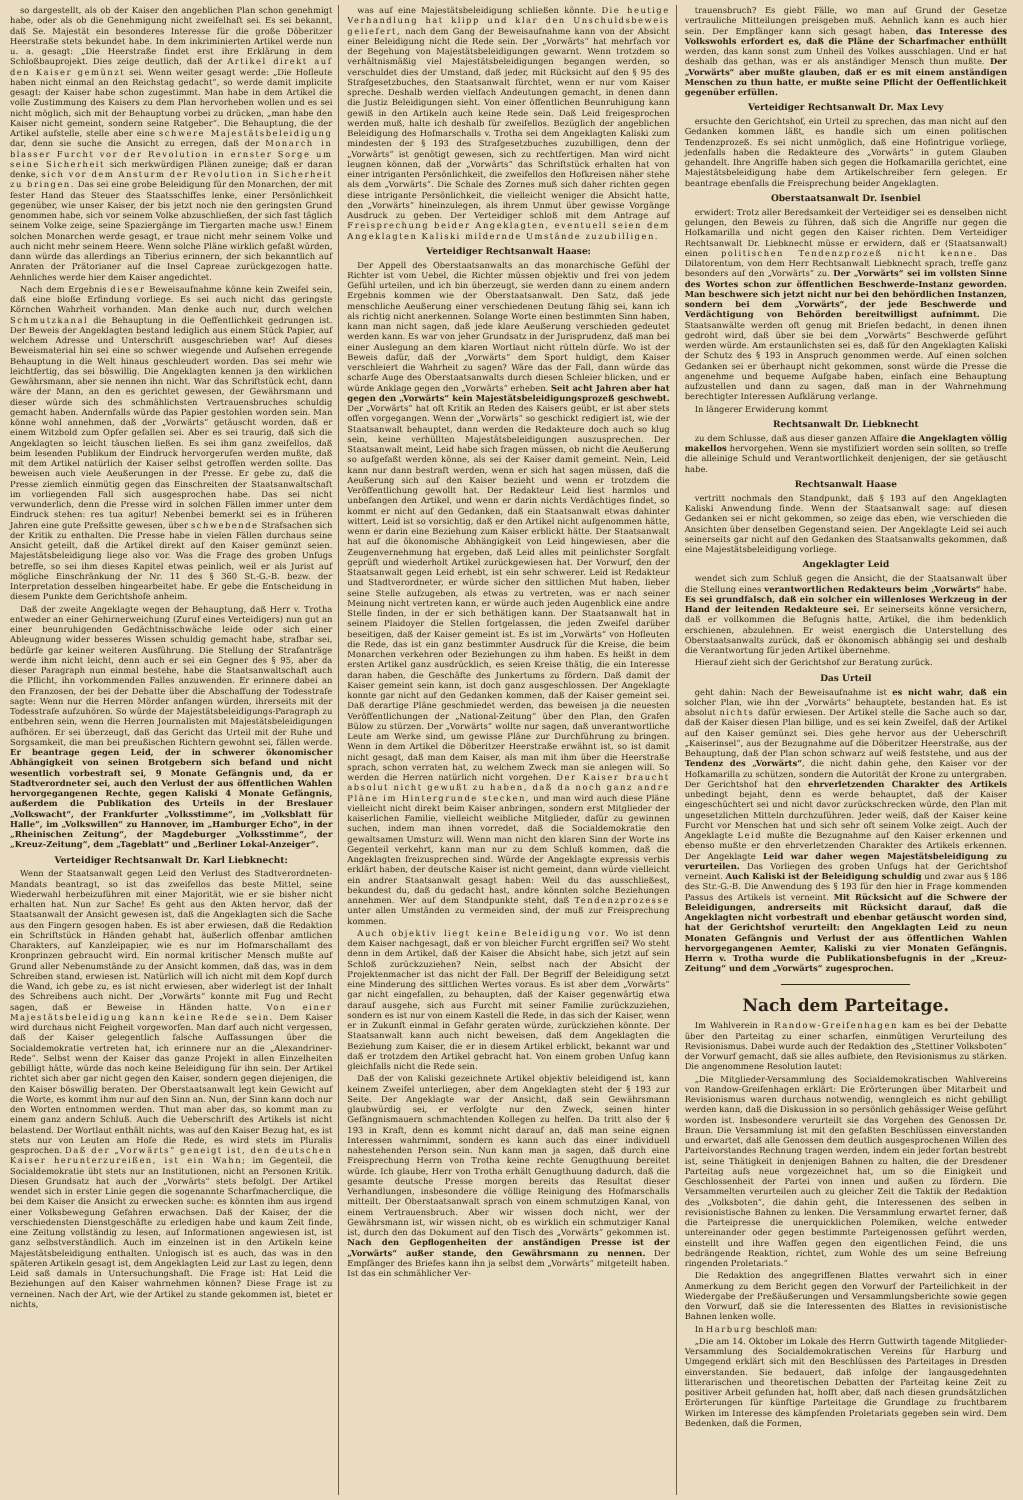so dargestellt, als ob der Kaiser den angeblichen Plan schon genehmigt habe, oder als ob die Genehmigung nicht zweifelhaft sei. Es sei bekannt, daß Se. Majestät ein besonderes Interesse für die große Döberitzer Heerstraße stets bekundet habe. In dem inkriminierten Artikel werde nun u. a. gesagt: „Die Heerstraße findet erst ihre Erklärung in dem Schloßbauprojekt. Dies zeige deutlich, daß der Artikel direkt auf den Kaiser gemünzt sei. Wenn weiter gesagt werde: „Die Hofleute haben nicht einmal an den Reichstag gedacht“, so werde damit implicite gesagt: der Kaiser habe schon zugestimmt. Man habe in dem Artikel die volle Zustimmung des Kaisers zu dem Plan hervorheben wollen und es sei nicht möglich, sich mit der Behauptung vorbei zu drücken, „man habe den Kaiser nicht gemeint, sondern seine Ratgeber“. Die Behauptung, die der Artikel aufstelle, stelle aber eine schwere Majestätsbeleidigung dar, denn sie suche die Ansicht zu erregen, daß der Monarch in blasser Furcht vor der Revolution in ernster Sorge um seine Sicherheit sich merkwürdigen Plänen zuneige; daß er daran denke, sich vor dem Ansturm der Revolution in Sicherheit zu bringen. Das sei eine grobe Beleidigung für den Monarchen, der mit fester Hand das Steuer des Staatsschiffes lenke, einer Persönlichkeit gegenüber, wie unser Kaiser, der bis jetzt noch nie den geringsten Grund genommen habe, sich vor seinem Volke abzuschließen, der sich fast täglich seinem Volke zeige, seine Spaziergänge im Tiergarten mache usw.! Einem solchen Monarchen werde gesagt, er traue nicht mehr seinem Volke und auch nicht mehr seinem Heere. Wenn solche Pläne wirklich gefaßt würden, dann würde das allerdings an Tiberius erinnern, der sich bekanntlich auf Anraten der Prätorianer auf die Insel Capreae zurückgezogen hatte. Aehnliches werde hier dem Kaiser angedichtet.
Nach dem Ergebnis dieser Beweisaufnahme könne kein Zweifel sein, daß eine bloße Erfindung vorliege. Es sei auch nicht das geringste Körnchen Wahrheit vorhanden. Man denke auch nur, durch welchen Schmutzkanal die Behauptung in die Oeffentlichkeit gedrungen ist. Der Beweis der Angeklagten bestand lediglich aus einem Stück Papier, auf welchem Adresse und Unterschrift ausgeschrieben war! Auf dieses Beweismaterial hin sei eine so schwer wiegende und Aufsehen erregende Behauptung in die Welt hinaus geschleudert worden. Das sei mehr wie leichtfertig, das sei böswillig. Die Angeklagten kennen ja den wirklichen Gewährsmann, aber sie nennen ihn nicht. War das Schriftstück echt, dann wäre der Mann, an den es gerichtet gewesen, der Gewährsmann und dieser würde sich des schmählichsten Vertrauensbruches schuldig gemacht haben. Andernfalls würde das Papier gestohlen worden sein. Man könne wohl annehmen, daß der „Vorwärts“ getäuscht worden, daß er einem Witzbold zum Opfer gefallen sei. Aber es sei traurig, daß sich die Angeklagten so leicht täuschen ließen. Es sei ihm ganz zweifellos, daß beim lesenden Publikum der Eindruck hervorgerufen werden mußte, daß mit dem Artikel natürlich der Kaiser selbst getroffen werden sollte. Das beweisen auch viele Aeußerungen in der Presse. Er gebe zu, daß die Presse ziemlich einmütig gegen das Einschreiten der Staatsanwaltschaft im vorliegenden Fall sich ausgesprochen habe. Das sei nicht verwunderlich, denn die Presse wird in solchen Fällen immer unter dem Eindruck stehen: res tua agitur! Nebenbei bemerkt sei es in früheren Jahren eine gute Preßsitte gewesen, über schwebende Strafsachen sich der Kritik zu enthalten. Die Presse habe in vielen Fällen durchaus seine Ansicht geteilt, daß die Artikel direkt auf den Kaiser gemünzt seien. Majestätsbeleidigung liege also vor. Was die Frage des groben Unfugs betreffe, so sei ihm dieses Kapitel etwas peinlich, weil er als Jurist auf mögliche Einschränkung der Nr. 11 des § 360 St.-G.-B. bezw. der Interpretation desselben hingearbeitet habe. Er gebe die Entscheidung in diesem Punkte dem Gerichtshofe anheim.
Daß der zweite Angeklagte wegen der Behauptung, daß Herr v. Trotha entweder an einer Gehirnerweichung (Zuruf eines Verteidigers) nun gut an einer beunruhigenden Gedächtnisschwäche leide oder sich einer Ableugnung wider besseres Wissen schuldig gemacht habe, strafbar sei, bedürfe gar keiner weiteren Ausführung. Die Stellung der Strafanträge werde ihm nicht leicht, denn auch er sei ein Gegner des § 95, aber da dieser Paragraph nun einmal bestehe, habe die Staatsanwaltschaft auch die Pflicht, ihn vorkommenden Falles anzuwenden. Er erinnere dabei an den Franzosen, der bei der Debatte über die Abschaffung der Todesstrafe sagte: Wenn nur die Herren Mörder anfangen würden, ihrerseits mit der Todesstrafe aufzuhören. So würde der Majestätsbeleidigungs-Paragraph zu entbehren sein, wenn die Herren Journalisten mit Majestätsbeleidigungen aufhören. Er sei überzeugt, daß das Gericht das Urteil mit der Ruhe und Sorgsamkeit, die man bei preußischen Richtern gewohnt sei, fällen werde. Er beantrage gegen Leid, der in schwerer ökonomischer Abhängigkeit von seinen Brotgebern sich befand und nicht wesentlich vorbestraft sei, 9 Monate Gefängnis und, da er Stadtverordneter sei, auch den Verlust der aus öffentlichen Wahlen hervorgegangenen Rechte, gegen Kaliski 4 Monate Gefängnis, außerdem die Publikation des Urteils in der Breslauer „Volkswacht“, der Frankfurter „Volksstimme“, im „Volksblatt für Halle“, im „Volkswillen“ zu Hannover, im „Hamburger Echo“, in der „Rheinischen Zeitung“, der Magdeburger „Volksstimme“, der „Kreuz-Zeitung“, dem „Tageblatt“ und „Berliner Lokal-Anzeiger“.
Verteidiger Rechtsanwalt Dr. Karl Liebknecht:
Wenn der Staatsanwalt gegen Leid den Verlust des Stadtverordneten-Mandats beantragt, so ist das zweifellos das beste Mittel, seine Wiederwahl herbeizuführen mit einer Majorität, wie er sie bisher nicht erhalten hat. Nun zur Sache! Es geht aus den Akten hervor, daß der Staatsanwalt der Ansicht gewesen ist, daß die Angeklagten sich die Sache aus den Fingern gesogen haben. Es ist aber erwiesen, daß die Redaktion ein Schriftstück in Händen gehabt hat, äußerlich offenbar amtlichen Charakters, auf Kanzleipapier, wie es nur im Hofmarschallamt des Kronprinzen gebraucht wird. Ein normal kritischer Mensch mußte auf Grund aller Nebenumstände zu der Ansicht kommen, daß das, was in dem Schreiben stand, erwiesen ist. Natürlich will ich nicht mit dem Kopf durch die Wand, ich gebe zu, es ist nicht erwiesen, aber widerlegt ist der Inhalt des Schreibens auch nicht. Der „Vorwärts“ konnte mit Fug und Recht sagen, daß er Beweise in Händen hatte. Von einer Majestätsbeleidigung kann keine Rede sein. Dem Kaiser wird durchaus nicht Feigheit vorgeworfen. Man darf auch nicht vergessen, daß der Kaiser gelegentlich falsche Auffassungen über die Socialdemokratie vertreten hat, ich erinnere nur an die „Alexandriner-Rede“. Selbst wenn der Kaiser das ganze Projekt in allen Einzelheiten gebilligt hätte, würde das noch keine Beleidigung für ihn sein. Der Artikel richtet sich aber gar nicht gegen den Kaiser, sondern gegen diejenigen, die den Kaiser böswillig beraten. Der Oberstaatsanwalt legt kein Gewicht auf die Worte, es kommt ihm nur auf den Sinn an. Nun, der Sinn kann doch nur den Worten entnommen werden. Thut man aber das, so kommt man zu einem ganz andern Schluß. Auch die Ueberschrift des Artikels ist nicht belastend. Der Wortlaut enthält nichts, was auf den Kaiser Bezug hat, es ist stets nur von Leuten am Hofe die Rede, es wird stets im Pluralis gesprochen. Daß der „Vorwärts“ geneigt ist, den deutschen Kaiser herunterzureißen, ist ein Wahn; im Gegenteil, die Socialdemokratie übt stets nur an Institutionen, nicht an Personen Kritik. Diesen Grundsatz hat auch der „Vorwärts“ stets befolgt. Der Artikel wendet sich in erster Linie gegen die sogenannte Scharfmacherclique, die bei dem Kaiser die Ansicht zu erwecken suche: es könnten ihm aus irgend einer Volksbewegung Gefahren erwachsen. Daß der Kaiser, der die verschiedensten Dienstgeschäfte zu erledigen habe und kaum Zeit finde, eine Zeitung vollständig zu lesen, auf Informationen angewiesen ist, ist ganz selbstverständlich. Auch im einzelnen ist in den Artikeln keine Majestätsbeleidigung enthalten. Unlogisch ist es auch, das was in den späteren Artikeln gesagt ist, dem Angeklagten Leid zur Last zu legen, denn Leid saß damals in Untersuchungshaft. Die Frage ist: Hat Leid die Beziehungen auf den Kaiser wahrnehmen können? Diese Frage ist zu verneinen. Nach der Art, wie der Artikel zu stande gekommen ist, bietet er nichts,
was auf eine Majestätsbeleidigung schließen könnte. Die heutige Verhandlung hat klipp und klar den Unschuldsbeweis geliefert, nach dem Gang der Beweisaufnahme kann von der Absicht einer Beleidigung nicht die Rede sein. Der „Vorwärts“ hat mehrfach vor der Begehung von Majestätsbeleidigungen gewarnt. Wenn trotzdem so verhältnismäßig viel Majestätsbeleidigungen begangen werden, so verschuldet dies der Umstand, daß jeder, mit Rücksicht auf den § 95 des Strafgesetzbuches, den Staatsanwalt fürchtet, wenn er nur vom Kaiser spreche. Deshalb werden vielfach Andeutungen gemacht, in denen dann die Justiz Beleidigungen sieht. Von einer öffentlichen Beunruhigung kann gewiß in den Artikeln auch keine Rede sein. Daß Leid freigesprochen werden muß, halte ich deshalb für zweifellos. Bezüglich der angeblichen Beleidigung des Hofmarschalls v. Trotha sei dem Angeklagten Kaliski zum mindesten der § 193 des Strafgesetzbuches zuzubilligen, denn der „Vorwärts“ ist genötigt gewesen, sich zu rechtfertigen. Man wird nicht leugnen können, daß der „Vorwärts“ das Schriftstück erhalten hat von einer intriganten Persönlichkeit, die zweifellos den Hofkreisen näher stehe als dem „Vorwärts“. Die Schale des Zornes muß sich daher richten gegen diese intrigante Persönlichkeit, die vielleicht weniger die Absicht hatte, den „Vorwärts“ hineinzulegen, als ihrem Unmut über gewisse Vorgänge Ausdruck zu geben. Der Verteidiger schloß mit dem Antrage auf Freisprechung beider Angeklagten, eventuell seien dem Angeklagten Kaliski mildernde Umstände zuzubilligen.
Verteidiger Rechtsanwalt Haase:
Der Appell des Oberstaatsanwalts an das monarchische Gefühl der Richter ist vom Uebel, die Richter müssen objektiv und frei von jedem Gefühl urteilen, und ich bin überzeugt, sie werden dann zu einem andern Ergebnis kommen wie der Oberstaatsanwalt. Den Satz, daß jede menschliche Aeußerung einer verschiedenen Deutung fähig sei, kann ich als richtig nicht anerkennen. Solange Worte einen bestimmten Sinn haben, kann man nicht sagen, daß jede klare Aeußerung verschieden gedeutet werden kann. Es war von jeher Grundsatz in der Jurisprudenz, daß man bei einer Auslegung an dem klaren Wortlaut nicht rütteln dürfe. Wo ist der Beweis dafür, daß der „Vorwärts“ dem Sport huldigt, dem Kaiser verschleiert die Wahrheit zu sagen? Wäre das der Fall, dann würde das scharfe Auge des Oberstaatsanwalts durch diesen Schleier blicken, und er würde Anklage gegen den „Vorwärts“ erheben. Seit acht Jahren aber hat gegen den „Vorwärts“ kein Majestätsbeleidigungsprozeß geschwebt. Der „Vorwärts“ hat oft Kritik an Reden des Kaisers geübt, er ist aber stets offen vorgegangen. Wenn der „Vorwärts“ so geschickt redigiert ist, wie der Staatsanwalt behauptet, dann werden die Redakteure doch auch so klug sein, keine verhüllten Majestätsbeleidigungen auszusprechen. Der Staatsanwalt meint, Leid habe sich fragen müssen, ob nicht die Aeußerung so aufgefaßt werden könne, als sei der Kaiser damit gemeint. Nein, Leid kann nur dann bestraft werden, wenn er sich hat sagen müssen, daß die Aeußerung sich auf den Kaiser bezieht und wenn er trotzdem die Veröffentlichung gewollt hat. Der Redakteur Leid liest harmlos und unbefangen den Artikel, und wenn er darin nichts Verdächtiges findet, so kommt er nicht auf den Gedanken, daß ein Staatsanwalt etwas dahinter wittert. Leid ist so vorsichtig, daß er den Artikel nicht aufgenommen hätte, wenn er darin eine Beziehung zum Kaiser erblickt hätte. Der Staatsanwalt hat auf die ökonomische Abhängigkeit von Leid hingewiesen, aber die Zeugenvernehmung hat ergeben, daß Leid alles mit peinlichster Sorgfalt geprüft und wiederholt Artikel zurückgewiesen hat. Der Vorwurf, den der Staatsanwalt gegen Leid erhebt, ist ein sehr schwerer. Leid ist Redakteur und Stadtverordneter, er würde sicher den sittlichen Mut haben, lieber seine Stelle aufzugeben, als etwas zu vertreten, was er nach seiner Meinung nicht vertreten kann, er würde auch jeden Augenblick eine andre Stelle finden, in der er sich bethätigen kann. Der Staatsanwalt hat in seinem Plaidoyer die Stellen fortgelassen, die jeden Zweifel darüber beseitigen, daß der Kaiser gemeint ist. Es ist im „Vorwärts“ von Hofleuten die Rede, das ist ein ganz bestimmter Ausdruck für die Kreise, die beim Monarchen verkehren oder Beziehungen zu ihm haben. Es heißt in dem ersten Artikel ganz ausdrücklich, es seien Kreise thätig, die ein Interesse daran haben, die Geschäfte des Junkertums zu fördern. Daß damit der Kaiser gemeint sein kann, ist doch ganz ausgeschlossen. Der Angeklagte konnte gar nicht auf den Gedanken kommen, daß der Kaiser gemeint sei. Daß derartige Pläne geschmiedet werden, das beweisen ja die neuesten Veröffentlichungen der „National-Zeitung“ über den Plan, den Grafen Bülow zu stürzen. Der „Vorwärts“ wollte nur sagen, daß unverantwortliche Leute am Werke sind, um gewisse Pläne zur Durchführung zu bringen. Wenn in dem Artikel die Döberitzer Heerstraße erwähnt ist, so ist damit nicht gesagt, daß man dem Kaiser, als man mit ihm über die Heerstraße sprach, schon verraten hat, zu welchem Zweck man sie anlegen will. So werden die Herren natürlich nicht vorgehen. Der Kaiser braucht absolut nicht gewußt zu haben, daß da noch ganz andre Pläne im Hintergrunde stecken, und man wird auch diese Pläne vielleicht nicht direkt beim Kaiser anbringen, sondern erst Mitglieder der kaiserlichen Familie, vielleicht weibliche Mitglieder, dafür zu gewinnen suchen, indem man ihnen vorredet, daß die Socialdemokratie den gewaltsamen Umsturz will. Wenn man nicht den klaren Sinn der Worte ins Gegenteil verkehrt, kann man nur zu dem Schluß kommen, daß die Angeklagten freizusprechen sind. Würde der Angeklagte expressis verbis erklärt haben, der deutsche Kaiser ist nicht gemeint, dann würde vielleicht ein andrer Staatsanwalt gesagt haben: Weil du das ausschließest, bekundest du, daß du gedacht hast, andre könnten solche Beziehungen annehmen. Wer auf dem Standpunkte steht, daß Tendenzprozesse unter allen Umständen zu vermeiden sind, der muß zur Freisprechung kommen.
Auch objektiv liegt keine Beleidigung vor. Wo ist denn dem Kaiser nachgesagt, daß er von bleicher Furcht ergriffen sei? Wo steht denn in dem Artikel, daß der Kaiser die Absicht habe, sich jetzt auf sein Schloß zurückzuziehen? Nein, selbst nach der Absicht der Projektenmacher ist das nicht der Fall. Der Begriff der Beleidigung setzt eine Minderung des sittlichen Wertes voraus. Es ist aber dem „Vorwärts“ gar nicht eingefallen, zu behaupten, daß der Kaiser gegenwärtig etwa darauf ausgehe, sich aus Furcht mit seiner Familie zurückzuziehen, sondern es ist nur von einem Kastell die Rede, in das sich der Kaiser, wenn er in Zukunft einmal in Gefahr geraten würde, zurückziehen könnte. Der Staatsanwalt kann auch nicht beweisen, daß dem Angeklagten die Beziehung zum Kaiser, die er in diesem Artikel erblickt, bekannt war und daß er trotzdem den Artikel gebracht hat. Von einem groben Unfug kann gleichfalls nicht die Rede sein.
Daß der von Kaliski gezeichnete Artikel objektiv beleidigend ist, kann keinem Zweifel unterliegen, aber dem Angeklagten steht der § 193 zur Seite. Der Angeklagte war der Ansicht, daß sein Gewährsmann glaubwürdig sei, er verfolgte nur den Zweck, seinen hinter Gefängnismauern schmachtenden Kollegen zu helfen. Da tritt also der § 193 in Kraft, denn es kommt nicht darauf an, daß man seine eignen Interessen wahrnimmt, sondern es kann auch das einer individuell nahestehenden Person sein. Nun kann man ja sagen, daß durch eine Freisprechung Herrn von Trotha keine rechte Genugthuung bereitet würde. Ich glaube, Herr von Trotha erhält Genugthuung dadurch, daß die gesamte deutsche Presse morgen bereits das Resultat dieser Verhandlungen, insbesondere die völlige Reinigung des Hofmarschalls mitteilt. Der Oberstaatsanwalt sprach von einem schmutzigen Kanal, von einem Vertrauensbruch. Aber wir wissen doch nicht, wer der Gewährsmann ist, wir wissen nicht, ob es wirklich ein schmutziger Kanal ist, durch den das Dokument auf den Tisch des „Vorwärts“ gekommen ist. Nach den Gepflogenheiten der anständigen Presse ist der „Vorwärts“ außer stande, den Gewährsmann zu nennen. Der Empfänger des Briefes kann ihn ja selbst dem „Vorwärts“ mitgeteilt haben. Ist das ein schmählicher Ver-
trauensbruch? Es giebt Fälle, wo man auf Grund der Gesetze vertrauliche Mitteilungen preisgeben muß. Aehnlich kann es auch hier sein. Der Empfänger kann sich gesagt haben, das Interesse des Volkswohls erfordert es, daß die Pläne der Scharfmacher enthüllt werden, das kann sonst zum Unheil des Volkes ausschlagen. Und er hat deshalb das gethan, was er als anständiger Mensch thun mußte. Der „Vorwärts“ aber mußte glauben, daß er es mit einem anständigen Menschen zu thun hatte, er mußte seine Pflicht der Oeffentlichkeit gegenüber erfüllen.
Verteidiger Rechtsanwalt Dr. Max Levy
ersuchte den Gerichtshof, ein Urteil zu sprechen, das man nicht auf den Gedanken kommen läßt, es handle sich um einen politischen Tendenzprozeß. Es sei nicht unmöglich, daß eine Hofintrigue vorliege, jedenfalls haben die Redakteure des „Vorwärts“ in gutem Glauben gehandelt. Ihre Angriffe haben sich gegen die Hofkamarilla gerichtet, eine Majestätsbeleidigung habe dem Artikelschreiber fern gelegen. Er beantrage ebenfalls die Freisprechung beider Angeklagten.
Oberstaatsanwalt Dr. Isenbiel
erwidert: Trotz aller Beredsamkeit der Verteidiger sei es denselben nicht gelungen, den Beweis zu führen, daß sich die Angriffe nur gegen die Hofkamarilla und nicht gegen den Kaiser richten. Dem Verteidiger Rechtsanwalt Dr. Liebknecht müsse er erwidern, daß er (Staatsanwalt) einen politischen Tendenzprozeß nicht kenne. Das Dilatorentum, von dem Herr Rechtsanwalt Liebknecht sprach, treffe ganz besonders auf den „Vorwärts“ zu. Der „Vorwärts“ sei im vollsten Sinne des Wortes schon zur öffentlichen Beschwerde-Instanz geworden. Man beschwere sich jetzt nicht nur bei den behördlichen Instanzen, sondern bei dem „Vorwärts“, der jede Beschwerde und Verdächtigung von Behörden bereitwilligst aufnimmt. Die Staatsanwälte werden oft genug mit Briefen bedacht, in denen ihnen gedroht wird, daß über sie bei dem „Vorwärts“ Beschwerde geführt werden würde. Am erstaunlichsten sei es, daß für den Angeklagten Kaliski der Schutz des § 193 in Anspruch genommen werde. Auf einen solchen Gedanken sei er überhaupt nicht gekommen, sonst würde die Presse die angenehme und bequeme Aufgabe haben, einfach eine Behauptung aufzustellen und dann zu sagen, daß man in der Wahrnehmung berechtigter Interessen Aufklärung verlange.
In längerer Erwiderung kommt
Rechtsanwalt Dr. Liebknecht
zu dem Schlusse, daß aus dieser ganzen Affaire die Angeklagten völlig makellos hervorgehen. Wenn sie mystifiziert worden sein sollten, so treffe die alleinige Schuld und Verantwortlichkeit denjenigen, der sie getäuscht habe.
Rechtsanwalt Haase
vertritt nochmals den Standpunkt, daß § 193 auf den Angeklagten Kaliski Anwendung finde. Wenn der Staatsanwalt sage: auf diesen Gedanken sei er nicht gekommen, so zeige das eben, wie verschieden die Ansichten über denselben Gegenstand seien. Der Angeklagte Leid sei auch seinerseits gar nicht auf den Gedanken des Staatsanwalts gekommen, daß eine Majestätsbeleidigung vorliege.
Angeklagter Leid
wendet sich zum Schluß gegen die Ansicht, die der Staatsanwalt über die Stellung eines verantwortlichen Redakteurs beim „Vorwärts“ habe. Es sei grundfalsch, daß ein solcher ein willenloses Werkzeug in der Hand der leitenden Redakteure sei. Er seinerseits könne versichern, daß er vollkommen die Befugnis hatte, Artikel, die ihm bedenklich erschienen, abzulehnen. Er weist energisch die Unterstellung des Oberstaatsanwalts zurück, daß er ökonomisch abhängig sei und deshalb die Verantwortung für jeden Artikel übernehme.
Hierauf zieht sich der Gerichtshof zur Beratung zurück.
Das Urteil
geht dahin: Nach der Beweisaufnahme ist es nicht wahr, daß ein solcher Plan, wie ihn der „Vorwärts“ behauptete, bestanden hat. Es ist absolut nichts dafür erwiesen. Der Artikel stelle die Sache auch so dar, daß der Kaiser diesen Plan billige, und es sei kein Zweifel, daß der Artikel auf den Kaiser gemünzt sei. Dies gehe hervor aus der Ueberschrift „Kaiserinsel“, aus der Bezugnahme auf die Döberitzer Heerstraße, aus der Behauptung, daß der Plan schon schwarz auf weiß feststehe, und aus der Tendenz des „Vorwärts“, die nicht dahin gehe, den Kaiser vor der Hofkamarilla zu schützen, sondern die Autorität der Krone zu untergraben. Der Gerichtshof hat den ehrverletzenden Charakter des Artikels unbedingt bejaht, denn es werde behauptet, daß der Kaiser eingeschüchtert sei und nicht davor zurückschrecken würde, den Plan mit ungesetzlichen Mitteln durchzuführen. Jeder weiß, daß der Kaiser keine Furcht vor Menschen hat und sich sehr oft seinem Volke zeigt. Auch der Angeklagte Leid mußte die Bezugnahme auf den Kaiser erkennen und ebenso mußte er den ehrverletzenden Charakter des Artikels erkennen. Der Angeklagte Leid war daher wegen Majestätsbeleidigung zu verurteilen. Das Vorliegen des groben Unfugs hat der Gerichtshof verneint. Auch Kaliski ist der Beleidigung schuldig und zwar aus § 186 des Str.-G.-B. Die Anwendung des § 193 für den hier in Frage kommenden Passus des Artikels ist verneint. Mit Rücksicht auf die Schwere der Beleidigungen, andrerseits mit Rücksicht darauf, daß die Angeklagten nicht vorbestraft und ebenbar getäuscht worden sind, hat der Gerichtshof verurteilt: den Angeklagten Leid zu neun Monaten Gefängnis und Verlust der aus öffentlichen Wahlen hervorgegangenen Aemter, Kaliski zu vier Monaten Gefängnis. Herrn v. Trotha wurde die Publikationsbefugnis in der „Kreuz-Zeitung“ und dem „Vorwärts“ zugesprochen.
Nach dem Parteitage.
Im Wahlverein in Randow-Greifenhagen kam es bei der Debatte über den Parteitag zu einer scharfen, einmütigen Verurteilung des Revisionismus. Dabei wurde auch der Redaktion des „Stettiner Volksboten“ der Vorwurf gemacht, daß sie alles aufbiete, den Revisionismus zu stärken. Die angenommene Resolution lautet:
„Die Mitglieder-Versammlung des Socialdemokratischen Wahlvereins von Randow-Greifenhagen erklärt: Die Erörterungen über Mitarbeit und Revisionismus waren durchaus notwendig, wenngleich es nicht gebilligt werden kann, daß die Diskussion in so persönlich gehässiger Weise geführt worden ist. Insbesondere verurteilt sie das Vorgehen des Genossen Dr. Braun. Die Versammlung ist mit den gefaßten Beschlüssen einverstanden und erwartet, daß alle Genossen dem deutlich ausgesprochenen Willen des Parteivorstandes Rechnung tragen werden, indem ein jeder fortan bestrebt ist, seine Thätigkeit in denjenigen Bahnen zu halten, die der Dresdener Parteitag aufs neue vorgezeichnet hat, um so die Einigkeit und Geschlossenheit der Partei von innen und außen zu fördern. Die Versammelten verurteilen auch zu gleicher Zeit die Taktik der Redaktion des „Volksboten“, die dahin geht, die Interessenen des selben in revisionistische Bahnen zu lenken. Die Versammlung erwartet ferner, daß die Parteipresse die unerquicklichen Polemiken, welche entweder untereinander oder gegen bestimmte Parteigenossen geführt werden, einstellt und ihre Waffen gegen den eigentlichen Feind, die uns bedrängende Reaktion, richtet, zum Wohle des um seine Befreiung ringenden Proletariats.“
Die Redaktion des angegriffenen Blattes verwahrt sich in einer Anmerkung zu dem Bericht gegen den Vorwurf der Parteilichkeit in der Wiedergabe der Preßäußerungen und Versammlungsberichte sowie gegen den Vorwurf, daß sie die Interessenten des Blattes in revisionistische Bahnen lenken wolle.
In Harburg beschloß man:
„Die am 14. Oktober im Lokale des Herrn Guttwirth tagende Mitglieder-Versammlung des Socialdemokratischen Vereins für Harburg und Umgegend erklärt sich mit den Beschlüssen des Parteitages in Dresden einverstanden. Sie bedauert, daß infolge der langausgedehnten litterarischen und theoretischen Debatten der Parteitag keine Zeit zu positiver Arbeit gefunden hat, hofft aber, daß nach diesen grundsätzlichen Erörterungen für künftige Parteitage die Grundlage zu fruchtbarem Wirken im Interesse des kämpfenden Proletariats gegeben sein wird. Dem Bedenken, daß die Formen,